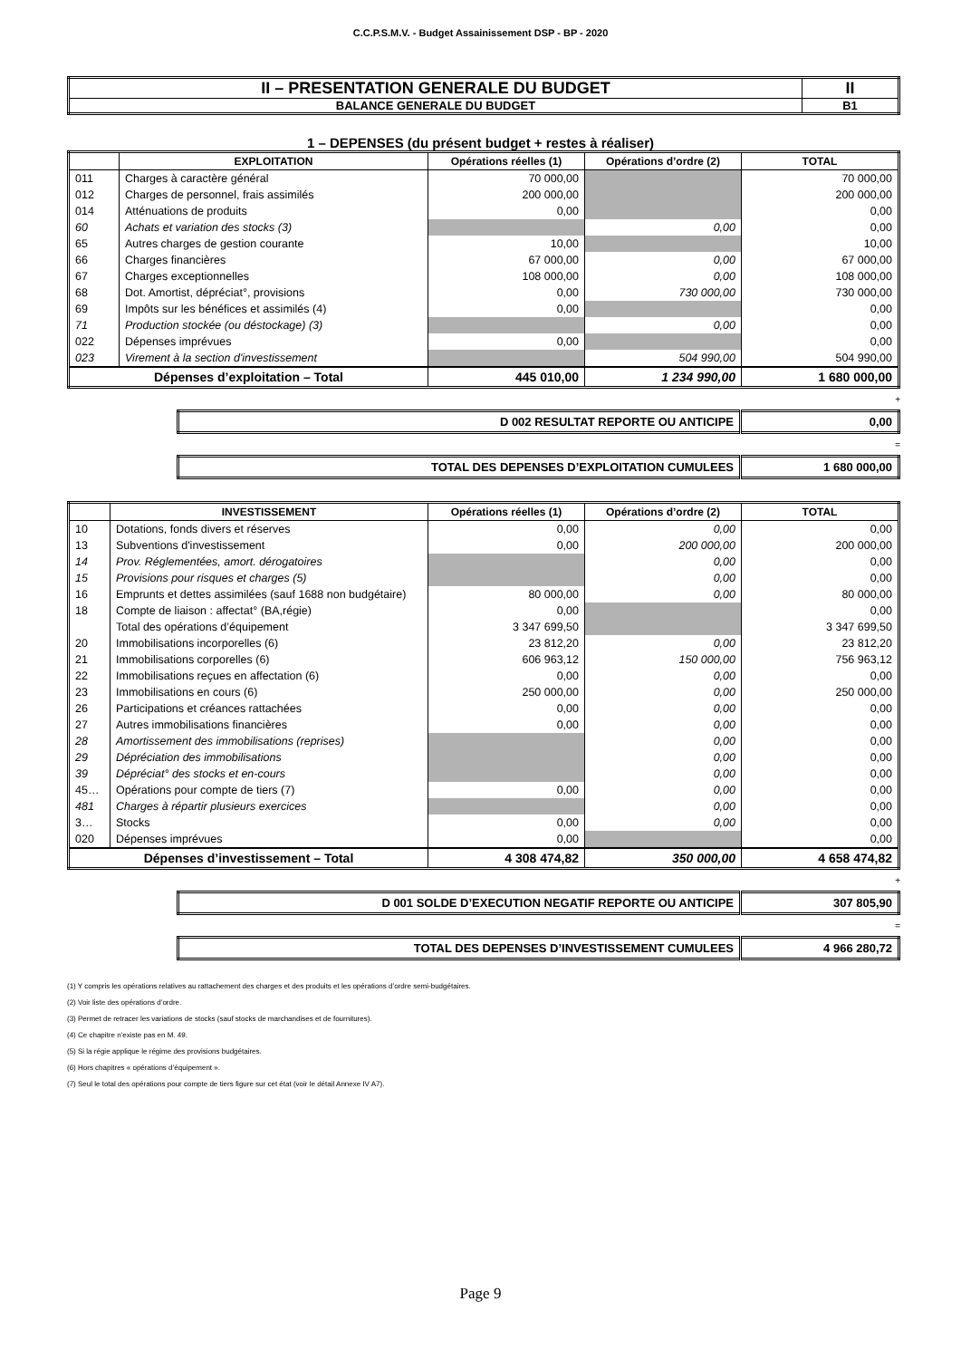C.C.P.S.M.V. - Budget Assainissement DSP - BP - 2020
| II – PRESENTATION GENERALE DU BUDGET | II |
| BALANCE GENERALE DU BUDGET | B1 |
1 – DEPENSES (du présent budget + restes à réaliser)
| | EXPLOITATION | Opérations réelles (1) | Opérations d’ordre (2) | TOTAL |
| --- | --- | --- | --- | --- |
| 011 | Charges à caractère général | 70 000,00 | | 70 000,00 |
| 012 | Charges de personnel, frais assimilés | 200 000,00 | | 200 000,00 |
| 014 | Atténuations de produits | 0,00 | | 0,00 |
| 60 | Achats et variation des stocks (3) | | 0,00 | 0,00 |
| 65 | Autres charges de gestion courante | 10,00 | | 10,00 |
| 66 | Charges financières | 67 000,00 | 0,00 | 67 000,00 |
| 67 | Charges exceptionnelles | 108 000,00 | 0,00 | 108 000,00 |
| 68 | Dot. Amortist, dépréciat°, provisions | 0,00 | 730 000,00 | 730 000,00 |
| 69 | Impôts sur les bénéfices et assimilés (4) | 0,00 | | 0,00 |
| 71 | Production stockée (ou déstockage) (3) | | 0,00 | 0,00 |
| 022 | Dépenses imprévues | 0,00 | | 0,00 |
| 023 | Virement à la section d'investissement | | 504 990,00 | 504 990,00 |
| Dépenses d’exploitation – Total | | 445 010,00 | 1 234 990,00 | 1 680 000,00 |
+
| D 002 RESULTAT REPORTE OU ANTICIPE | 0,00 |
=
| TOTAL DES DEPENSES D’EXPLOITATION CUMULEES | 1 680 000,00 |
| | INVESTISSEMENT | Opérations réelles (1) | Opérations d’ordre (2) | TOTAL |
| --- | --- | --- | --- | --- |
| 10 | Dotations, fonds divers et réserves | 0,00 | 0,00 | 0,00 |
| 13 | Subventions d'investissement | 0,00 | 200 000,00 | 200 000,00 |
| 14 | Prov. Réglementées, amort. dérogatoires | | 0,00 | 0,00 |
| 15 | Provisions pour risques et charges (5) | | 0,00 | 0,00 |
| 16 | Emprunts et dettes assimilées (sauf 1688 non budgétaire) | 80 000,00 | 0,00 | 80 000,00 |
| 18 | Compte de liaison : affectat° (BA,régie) | 0,00 | | 0,00 |
| | Total des opérations d’équipement | 3 347 699,50 | | 3 347 699,50 |
| 20 | Immobilisations incorporelles (6) | 23 812,20 | 0,00 | 23 812,20 |
| 21 | Immobilisations corporelles (6) | 606 963,12 | 150 000,00 | 756 963,12 |
| 22 | Immobilisations reçues en affectation (6) | 0,00 | 0,00 | 0,00 |
| 23 | Immobilisations en cours (6) | 250 000,00 | 0,00 | 250 000,00 |
| 26 | Participations et créances rattachées | 0,00 | 0,00 | 0,00 |
| 27 | Autres immobilisations financières | 0,00 | 0,00 | 0,00 |
| 28 | Amortissement des immobilisations (reprises) | | 0,00 | 0,00 |
| 29 | Dépréciation des immobilisations | | 0,00 | 0,00 |
| 39 | Dépréciat° des stocks et en-cours | | 0,00 | 0,00 |
| 45… | Opérations pour compte de tiers (7) | 0,00 | 0,00 | 0,00 |
| 481 | Charges à répartir plusieurs exercices | | 0,00 | 0,00 |
| 3… | Stocks | 0,00 | 0,00 | 0,00 |
| 020 | Dépenses imprévues | 0,00 | | 0,00 |
| Dépenses d’investissement – Total | | 4 308 474,82 | 350 000,00 | 4 658 474,82 |
+
| D 001 SOLDE D’EXECUTION NEGATIF REPORTE OU ANTICIPE | 307 805,90 |
=
| TOTAL DES DEPENSES D’INVESTISSEMENT CUMULEES | 4 966 280,72 |
(1) Y compris les opérations relatives au rattachement des charges et des produits et les opérations d’ordre semi-budgétaires.
(2) Voir liste des opérations d’ordre.
(3) Permet de retracer les variations de stocks (sauf stocks de marchandises et de fournitures).
(4) Ce chapitre n’existe pas en M. 49.
(5) Si la régie applique le régime des provisions budgétaires.
(6) Hors chapitres « opérations d’équipement ».
(7) Seul le total des opérations pour compte de tiers figure sur cet état (voir le détail Annexe IV A7).
Page 9